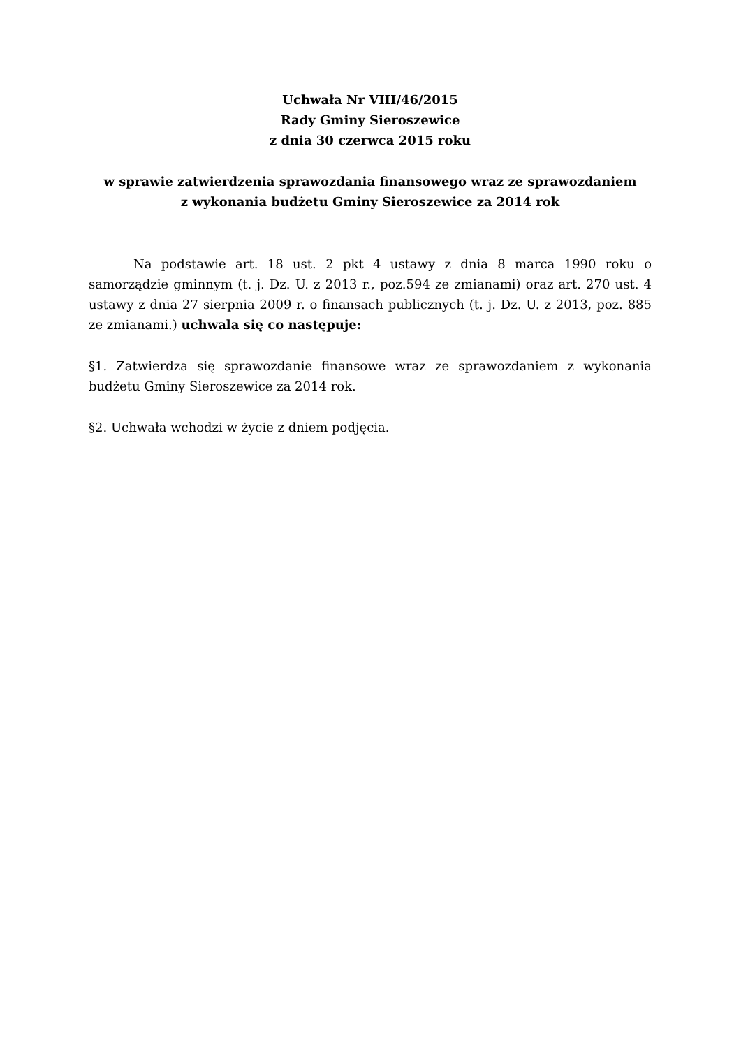Uchwała Nr VIII/46/2015
Rady Gminy Sieroszewice
z dnia 30 czerwca 2015 roku
w sprawie zatwierdzenia sprawozdania finansowego wraz ze sprawozdaniem
z wykonania budżetu Gminy Sieroszewice za 2014 rok
Na podstawie art. 18 ust. 2 pkt 4 ustawy z dnia 8 marca 1990 roku o samorządzie gminnym (t. j. Dz. U. z 2013 r., poz.594 ze zmianami) oraz art. 270 ust. 4 ustawy z dnia 27 sierpnia 2009 r. o finansach publicznych (t. j. Dz. U. z 2013, poz. 885 ze zmianami.) uchwala się co następuje:
§1. Zatwierdza się sprawozdanie finansowe wraz ze sprawozdaniem z wykonania budżetu Gminy Sieroszewice za 2014 rok.
§2. Uchwała wchodzi w życie z dniem podjęcia.